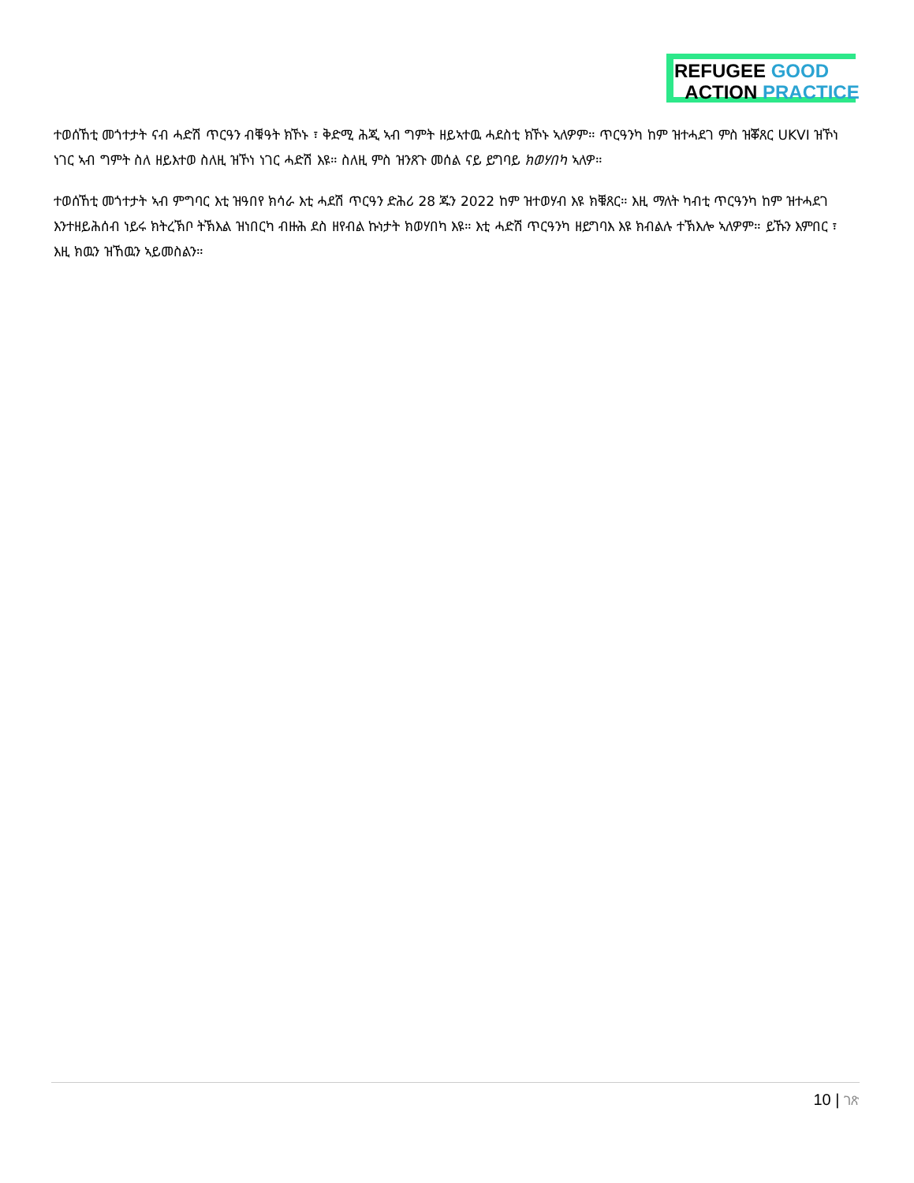REFUGEE GOOD
ACTION PRACTICE
ተወሰኸቲ መጎተታት ናብ ሓድሽ ጥርዓን ብቑዓት ክኾኑ ፣ ቅድሚ ሕጂ ኣብ ግምት ዘይኣተዉ ሓደስቲ ክኾኑ ኣለዎም። ጥርዓንካ ከም ዝተሓደገ ምስ ዝቖጸር UKVI ዝኾነ ነገር ኣብ ግምት ስለ ዘይእተወ ስለዚ ዝኾነ ነገር ሓድሽ እዩ። ስለዚ ምስ ዝንጸጉ መሰል ናይ ይግባይ ክወሃበካ ኣለዎ።
ተወሰኸቲ መጎተታት ኣብ ምግባር እቲ ዝዓበየ ክሳራ እቲ ሓደሽ ጥርዓን ድሕሪ 28 ጁን 2022 ከም ዝተወሃብ እዩ ክቑጸር። እዚ ማለት ካብቲ ጥርዓንካ ከም ዝተሓደገ እንተዘይሕሰብ ነይሩ ክትረኽቦ ትኽእል ዝነበርካ ብዙሕ ደስ ዘየብል ኩነታት ክወሃበካ እዩ። እቲ ሓድሽ ጥርዓንካ ዘይግባእ እዩ ክብልሉ ተኽእሎ ኣለዎም። ይኹን እምበር ፣ እዚ ክዉን ዝኸዉን ኣይመስልን።
10 | ገጽ